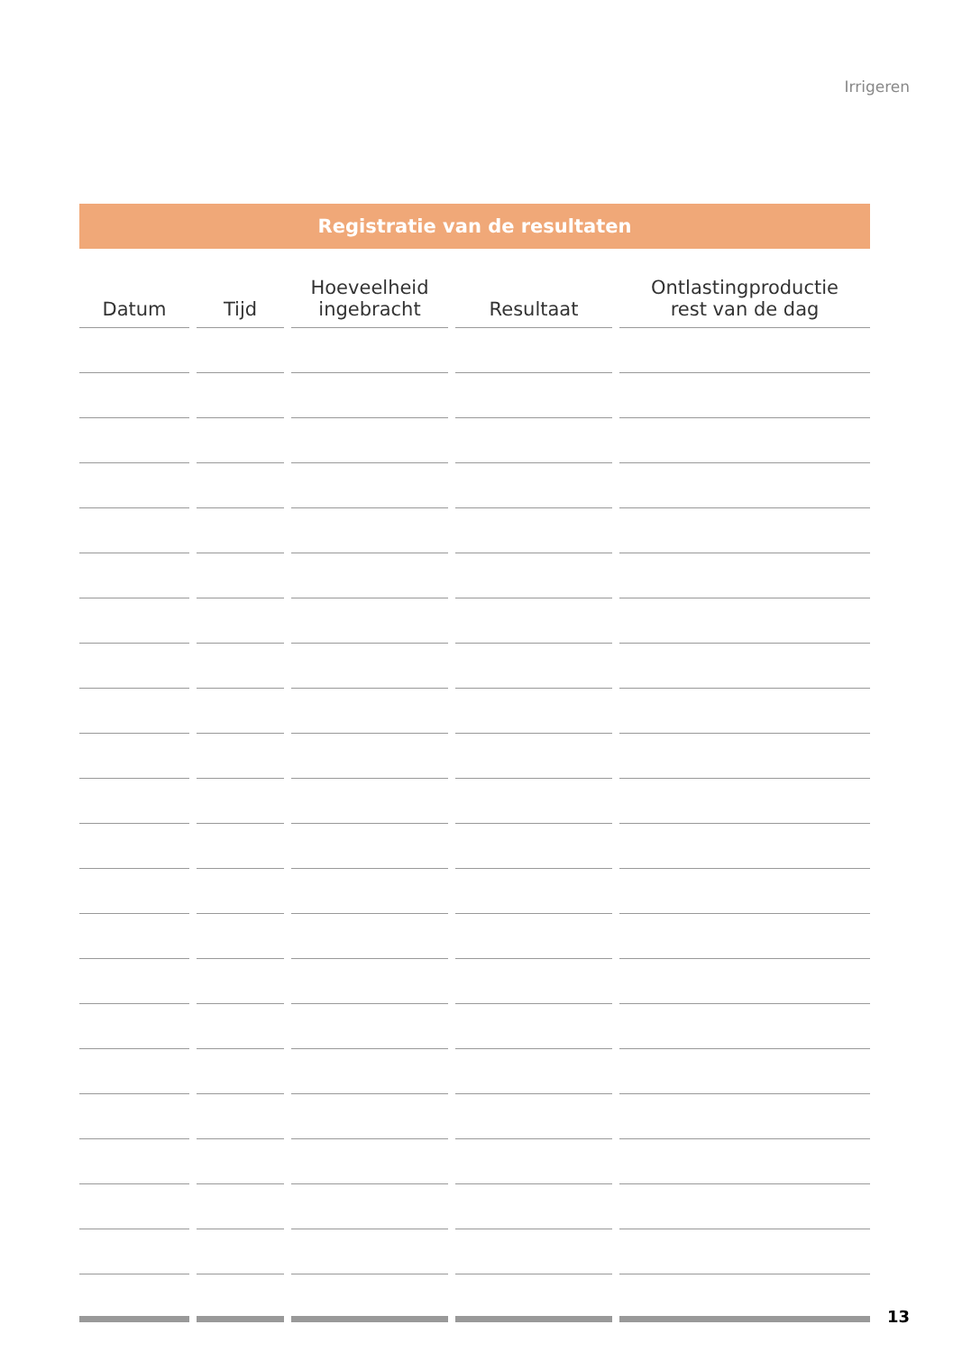Irrigeren
Registratie van de resultaten
| Datum | Tijd | Hoeveelheid ingebracht | Resultaat | Ontlastingproductie rest van de dag |
| --- | --- | --- | --- | --- |
13